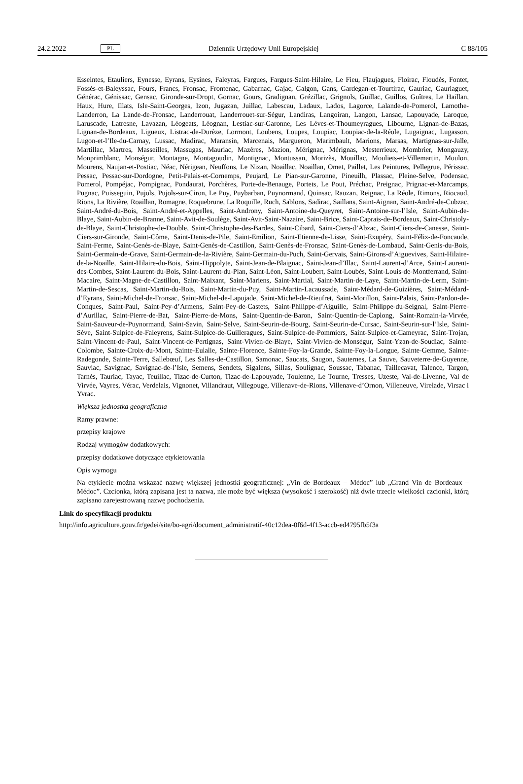24.2.2022 PL Dziennik Urzędowy Unii Europejskiej C 88/105
Esseintes, Etauliers, Eynesse, Eyrans, Eysines, Faleyras, Fargues, Fargues-Saint-Hilaire, Le Fieu, Flaujagues, Floirac, Floudès, Fontet, Fossés-et-Baleyssac, Fours, Francs, Fronsac, Frontenac, Gabarnac, Gajac, Galgon, Gans, Gardegan-et-Tourtirac, Gauriac, Gauriaguet, Générac, Génissac, Gensac, Gironde-sur-Dropt, Gornac, Gours, Gradignan, Grézillac, Grignols, Guillac, Guillos, Guîtres, Le Haillan, Haux, Hure, Illats, Isle-Saint-Georges, Izon, Jugazan, Juillac, Labescau, Ladaux, Lados, Lagorce, Lalande-de-Pomerol, Lamothe-Landerron, La Lande-de-Fronsac, Landerrouat, Landerrouet-sur-Ségur, Landiras, Langoiran, Langon, Lansac, Lapouyade, Laroque, Laruscade, Latresne, Lavazan, Léogeats, Léognan, Lestiac-sur-Garonne, Les Lèves-et-Thoumeyragues, Libourne, Lignan-de-Bazas, Lignan-de-Bordeaux, Ligueux, Listrac-de-Durèze, Lormont, Loubens, Loupes, Loupiac, Loupiac-de-la-Réole, Lugaignac, Lugasson, Lugon-et-l’Ile-du-Carnay, Lussac, Madirac, Maransin, Marcenais, Margueron, Marimbault, Marions, Marsas, Martignas-sur-Jalle, Martillac, Martres, Masseilles, Massugas, Mauriac, Mazères, Mazion, Mérignac, Mérignas, Mesterrieux, Mombrier, Mongauzy, Monprimblanc, Monségur, Montagne, Montagoudin, Montignac, Montussan, Morizès, Mouillac, Mouliets-et-Villemartin, Moulon, Mourens, Naujan-et-Postiac, Néac, Nérigean, Neuffons, Le Nizan, Noaillac, Noaillan, Omet, Paillet, Les Peintures, Pellegrue, Périssac, Pessac, Pessac-sur-Dordogne, Petit-Palais-et-Cornemps, Peujard, Le Pian-sur-Garonne, Pineuilh, Plassac, Pleine-Selve, Podensac, Pomerol, Pompéjac, Pompignac, Pondaurat, Porchères, Porte-de-Benauge, Portets, Le Pout, Préchac, Preignac, Prignac-et-Marcamps, Pugnac, Puisseguin, Pujols, Pujols-sur-Ciron, Le Puy, Puybarban, Puynormand, Quinsac, Rauzan, Reignac, La Réole, Rimons, Riocaud, Rions, La Rivière, Roaillan, Romagne, Roquebrune, La Roquille, Ruch, Sablons, Sadirac, Saillans, Saint-Aignan, Saint-André-de-Cubzac, Saint-André-du-Bois, Saint-André-et-Appelles, Saint-Androny, Saint-Antoine-du-Queyret, Saint-Antoine-sur-l’Isle, Saint-Aubin-de-Blaye, Saint-Aubin-de-Branne, Saint-Avit-de-Soulège, Saint-Avit-Saint-Nazaire, Saint-Brice, Saint-Caprais-de-Bordeaux, Saint-Christoly-de-Blaye, Saint-Christophe-de-Double, Saint-Christophe-des-Bardes, Saint-Cibard, Saint-Ciers-d’Abzac, Saint-Ciers-de-Canesse, Saint-Ciers-sur-Gironde, Saint-Côme, Saint-Denis-de-Pile, Saint-Emilion, Saint-Etienne-de-Lisse, Saint-Exupéry, Saint-Félix-de-Foncaude, Saint-Ferme, Saint-Genès-de-Blaye, Saint-Genès-de-Castillon, Saint-Genès-de-Fronsac, Saint-Genès-de-Lombaud, Saint-Genis-du-Bois, Saint-Germain-de-Grave, Saint-Germain-de-la-Rivière, Saint-Germain-du-Puch, Saint-Gervais, Saint-Girons-d’Aiguevives, Saint-Hilaire-de-la-Noaille, Saint-Hilaire-du-Bois, Saint-Hippolyte, Saint-Jean-de-Blaignac, Saint-Jean-d’Illac, Saint-Laurent-d’Arce, Saint-Laurent-des-Combes, Saint-Laurent-du-Bois, Saint-Laurent-du-Plan, Saint-Léon, Saint-Loubert, Saint-Loubès, Saint-Louis-de-Montferrand, Saint-Macaire, Saint-Magne-de-Castillon, Saint-Maixant, Saint-Mariens, Saint-Martial, Saint-Martin-de-Laye, Saint-Martin-de-Lerm, Saint-Martin-de-Sescas, Saint-Martin-du-Bois, Saint-Martin-du-Puy, Saint-Martin-Lacaussade, Saint-Médard-de-Guizières, Saint-Médard-d’Eyrans, Saint-Michel-de-Fronsac, Saint-Michel-de-Lapujade, Saint-Michel-de-Rieufret, Saint-Morillon, Saint-Palais, Saint-Pardon-de-Conques, Saint-Paul, Saint-Pey-d’Armens, Saint-Pey-de-Castets, Saint-Philippe-d’Aiguille, Saint-Philippe-du-Seignal, Saint-Pierre-d’Aurillac, Saint-Pierre-de-Bat, Saint-Pierre-de-Mons, Saint-Quentin-de-Baron, Saint-Quentin-de-Caplong, Saint-Romain-la-Virvée, Saint-Sauveur-de-Puynormand, Saint-Savin, Saint-Selve, Saint-Seurin-de-Bourg, Saint-Seurin-de-Cursac, Saint-Seurin-sur-l’Isle, Saint-Sève, Saint-Sulpice-de-Faleyrens, Saint-Sulpice-de-Guilleragues, Saint-Sulpice-de-Pommiers, Saint-Sulpice-et-Cameyrac, Saint-Trojan, Saint-Vincent-de-Paul, Saint-Vincent-de-Pertignas, Saint-Vivien-de-Blaye, Saint-Vivien-de-Monségur, Saint-Yzan-de-Soudiac, Sainte-Colombe, Sainte-Croix-du-Mont, Sainte-Eulalie, Sainte-Florence, Sainte-Foy-la-Grande, Sainte-Foy-la-Longue, Sainte-Gemme, Sainte-Radegonde, Sainte-Terre, Sallebœuf, Les Salles-de-Castillon, Samonac, Saucats, Saugon, Sauternes, La Sauve, Sauveterre-de-Guyenne, Sauviac, Savignac, Savignac-de-l’Isle, Semens, Sendets, Sigalens, Sillas, Soulignac, Soussac, Tabanac, Taillecavat, Talence, Targon, Tarnès, Tauriac, Tayac, Teuillac, Tizac-de-Curton, Tizac-de-Lapouyade, Toulenne, Le Tourne, Tresses, Uzeste, Val-de-Livenne, Val de Virvée, Vayres, Vérac, Verdelais, Vignonet, Villandraut, Villegouge, Villenave-de-Rions, Villenave-d’Ornon, Villeneuve, Virelade, Virsac i Yvrac.
Większa jednostka geograficzna
Ramy prawne:
przepisy krajowe
Rodzaj wymogów dodatkowych:
przepisy dodatkowe dotyczące etykietowania
Opis wymogu
Na etykiecie można wskazać nazwę większej jednostki geograficznej: „Vin de Bordeaux – Médoc” lub „Grand Vin de Bordeaux – Médoc”. Czcionka, którą zapisana jest ta nazwa, nie może być większa (wysokość i szerokość) niż dwie trzecie wielkości czcionki, którą zapisano zarejestrowaną nazwę pochodzenia.
Link do specyfikacji produktu
http://info.agriculture.gouv.fr/gedei/site/bo-agri/document_administratif-40c12dea-0f6d-4f13-accb-ed4795fb5f3a